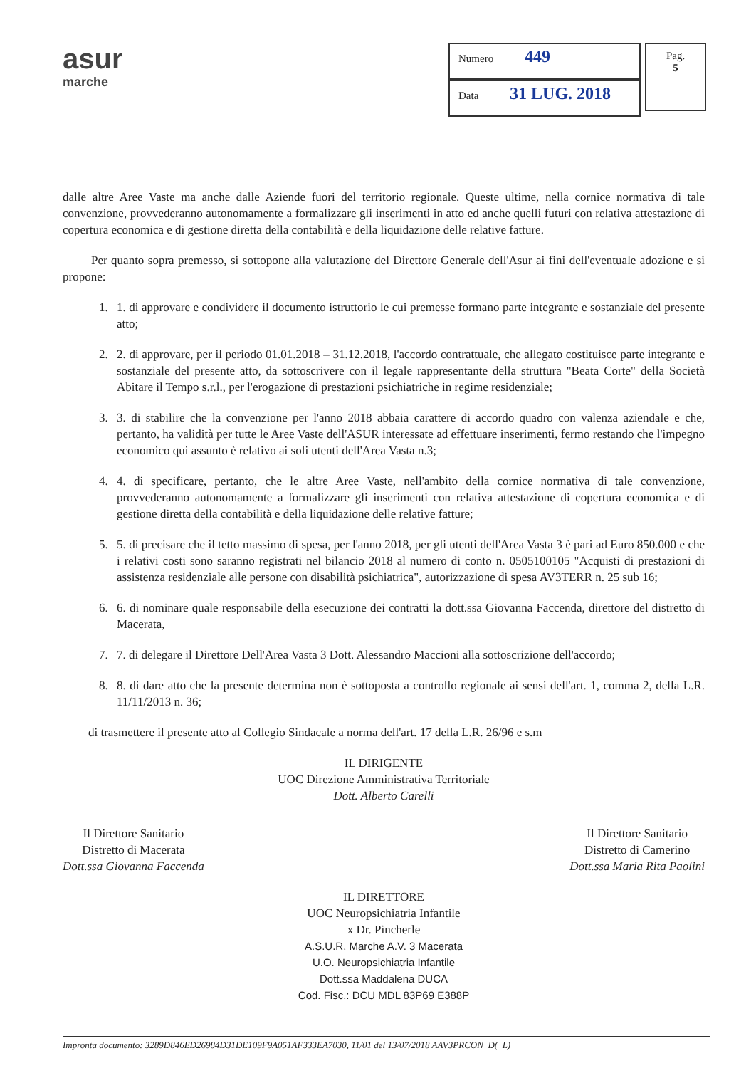asur
marche
Numero 449
Data 31 LUG. 2018
Pag.
5
dalle altre Aree Vaste ma anche dalle Aziende fuori del territorio regionale. Queste ultime, nella cornice normativa di tale convenzione, provvederanno autonomamente a formalizzare gli inserimenti in atto ed anche quelli futuri con relativa attestazione di copertura economica e di gestione diretta della contabilità e della liquidazione delle relative fatture.
Per quanto sopra premesso, si sottopone alla valutazione del Direttore Generale dell'Asur ai fini dell'eventuale adozione e si propone:
1. 1. di approvare e condividere il documento istruttorio le cui premesse formano parte integrante e sostanziale del presente atto;
2. 2. di approvare, per il periodo 01.01.2018 – 31.12.2018, l'accordo contrattuale, che allegato costituisce parte integrante e sostanziale del presente atto, da sottoscrivere con il legale rappresentante della struttura "Beata Corte" della Società Abitare il Tempo s.r.l., per l'erogazione di prestazioni psichiatriche in regime residenziale;
3. 3. di stabilire che la convenzione per l'anno 2018 abbaia carattere di accordo quadro con valenza aziendale e che, pertanto, ha validità per tutte le Aree Vaste dell'ASUR interessate ad effettuare inserimenti, fermo restando che l'impegno economico qui assunto è relativo ai soli utenti dell'Area Vasta n.3;
4. 4. di specificare, pertanto, che le altre Aree Vaste, nell'ambito della cornice normativa di tale convenzione, provvederanno autonomamente a formalizzare gli inserimenti con relativa attestazione di copertura economica e di gestione diretta della contabilità e della liquidazione delle relative fatture;
5. 5. di precisare che il tetto massimo di spesa, per l'anno 2018, per gli utenti dell'Area Vasta 3 è pari ad Euro 850.000 e che i relativi costi sono saranno registrati nel bilancio 2018 al numero di conto n. 0505100105 "Acquisti di prestazioni di assistenza residenziale alle persone con disabilità psichiatrica", autorizzazione di spesa AV3TERR n. 25 sub 16;
6. 6. di nominare quale responsabile della esecuzione dei contratti la dott.ssa Giovanna Faccenda, direttore del distretto di Macerata,
7. 7. di delegare il Direttore Dell'Area Vasta 3 Dott. Alessandro Maccioni alla sottoscrizione dell'accordo;
8. 8. di dare atto che la presente determina non è sottoposta a controllo regionale ai sensi dell'art. 1, comma 2, della L.R. 11/11/2013 n. 36;
di trasmettere il presente atto al Collegio Sindacale a norma dell'art. 17 della L.R. 26/96 e s.m
IL DIRIGENTE
UOC Direzione Amministrativa Territoriale
Dott. Alberto Carelli
Il Direttore Sanitario
Distretto di Macerata
Dott.ssa Giovanna Faccenda
Il Direttore Sanitario
Distretto di Camerino
Dott.ssa Maria Rita Paolini
IL DIRETTORE
UOC Neuropsichiatria Infantile
x Dr. Pincherle
A.S.U.R. Marche A.V. 3 Macerata
U.O. Neuropsichiatria Infantile
Dott.ssa Maddalena DUCA
Cod. Fisc.: DCU MDL 83P69 E388P
Impronta documento: 3289D846ED26984D31DE109F9A051AF333EA7030, 11/01 del 13/07/2018 AAV3PRCON_D(_L)